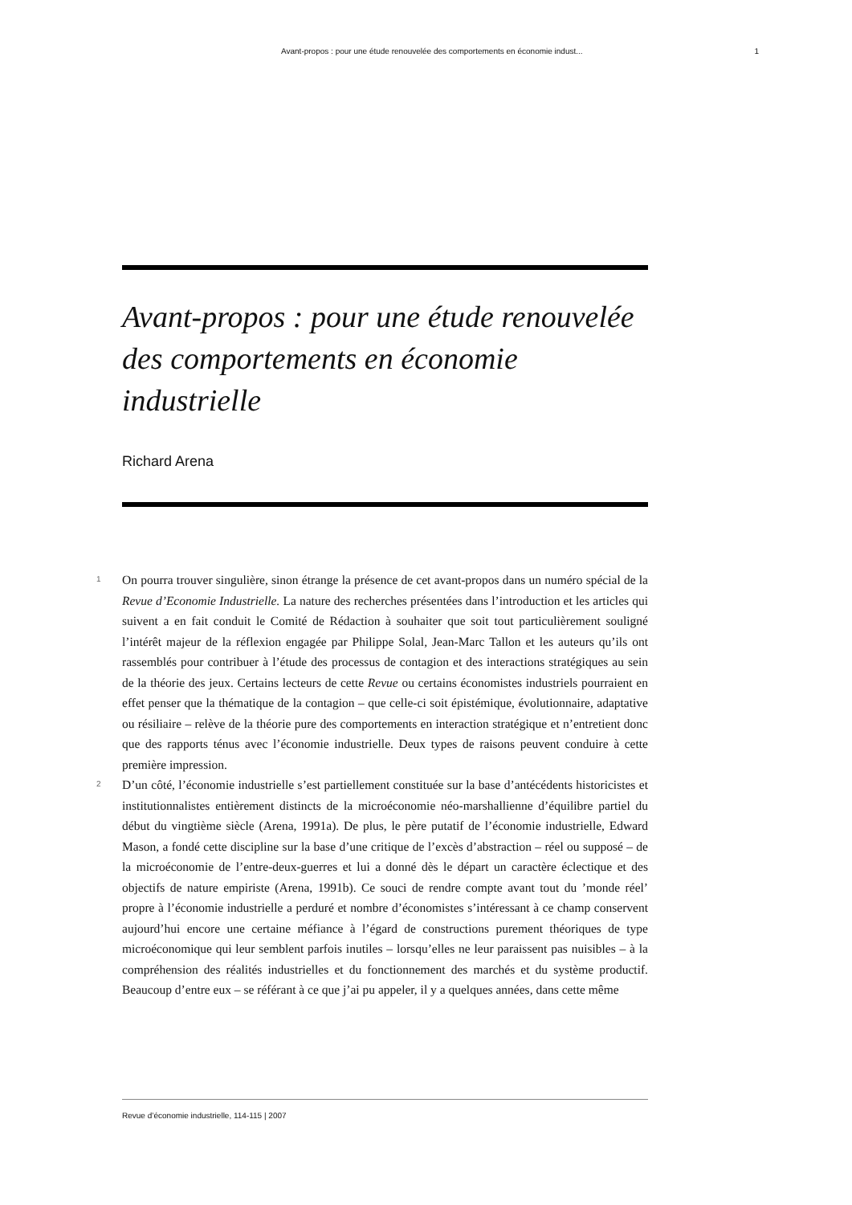Avant-propos : pour une étude renouvelée des comportements en économie indust... 1
Avant-propos : pour une étude renouvelée des comportements en économie industrielle
Richard Arena
1
On pourra trouver singulière, sinon étrange la présence de cet avant-propos dans un numéro spécial de la Revue d’Economie Industrielle. La nature des recherches présentées dans l’introduction et les articles qui suivent a en fait conduit le Comité de Rédaction à souhaiter que soit tout particulièrement souligné l’intérêt majeur de la réflexion engagée par Philippe Solal, Jean-Marc Tallon et les auteurs qu’ils ont rassemblés pour contribuer à l’étude des processus de contagion et des interactions stratégiques au sein de la théorie des jeux. Certains lecteurs de cette Revue ou certains économistes industriels pourraient en effet penser que la thématique de la contagion – que celle-ci soit épistémique, évolutionnaire, adaptative ou résiliaire – relève de la théorie pure des comportements en interaction stratégique et n’entretient donc que des rapports ténus avec l’économie industrielle. Deux types de raisons peuvent conduire à cette première impression.
2
D’un côté, l’économie industrielle s’est partiellement constituée sur la base d’antécédents historicistes et institutionnalistes entièrement distincts de la microéconomie néo-marshallienne d’équilibre partiel du début du vingtième siècle (Arena, 1991a). De plus, le père putatif de l’économie industrielle, Edward Mason, a fondé cette discipline sur la base d’une critique de l’excès d’abstraction – réel ou supposé – de la microéconomie de l’entre-deux-guerres et lui a donné dès le départ un caractère éclectique et des objectifs de nature empiriste (Arena, 1991b). Ce souci de rendre compte avant tout du ’monde réel’ propre à l’économie industrielle a perduré et nombre d’économistes s’intéressant à ce champ conservent aujourd’hui encore une certaine méfiance à l’égard de constructions purement théoriques de type microéconomique qui leur semblent parfois inutiles – lorsqu’elles ne leur paraissent pas nuisibles – à la compréhension des réalités industrielles et du fonctionnement des marchés et du système productif. Beaucoup d’entre eux – se référant à ce que j’ai pu appeler, il y a quelques années, dans cette même
Revue d’économie industrielle, 114-115 | 2007